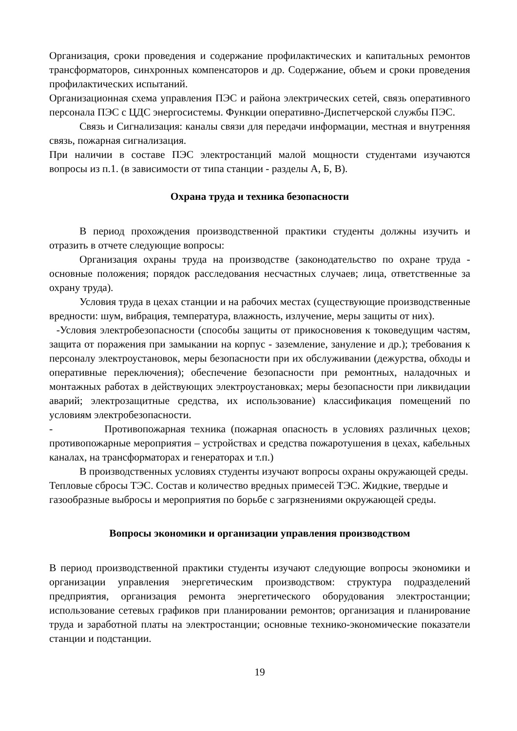Организация, сроки проведения и содержание профилактических и капитальных ремонтов трансформаторов, синхронных компенсаторов и др. Содержание, объем и сроки проведения профилактических испытаний.
Организационная схема управления ПЭС и района электрических сетей, связь оперативного персонала ПЭС с ЦДС энергосистемы. Функции оперативно-Диспетчерской службы ПЭС.
Связь и Сигнализация: каналы связи для передачи информации, местная и внутренняя связь, пожарная сигнализация.
При наличии в составе ПЭС электростанций малой мощности студентами изучаются вопросы из п.1. (в зависимости от типа станции - разделы А, Б, В).
Охрана труда и техника безопасности
В период прохождения производственной практики студенты должны изучить и отразить в отчете следующие вопросы:
Организация охраны труда на производстве (законодательство по охране труда - основные положения; порядок расследования несчастных случаев; лица, ответственные за охрану труда).
Условия труда в цехах станции и на рабочих местах (существующие производственные вредности: шум, вибрация, температура, влажность, излучение, меры защиты от них).
-Условия электробезопасности (способы защиты от прикосновения к токоведущим частям, защита от поражения при замыкании на корпус - заземление, зануление и др.); требования к персоналу электроустановок, меры безопасности при их обслуживании (дежурства, обходы и оперативные переключения); обеспечение безопасности при ремонтных, наладочных и монтажных работах в действующих электроустановках; меры безопасности при ликвидации аварий; электрозащитные средства, их использование) классификация помещений по условиям электробезопасности.
- Противопожарная техника (пожарная опасность в условиях различных цехов; противопожарные мероприятия – устройствах и средства пожаротушения в цехах, кабельных каналах, на трансформаторах и генераторах и т.п.)
В производственных условиях студенты изучают вопросы охраны окружающей среды. Тепловые сбросы ТЭС. Состав и количество вредных примесей ТЭС. Жидкие, твердые и газообразные выбросы и мероприятия по борьбе с загрязнениями окружающей среды.
Вопросы экономики и организации управления производством
В период производственной практики студенты изучают следующие вопросы экономики и организации управления энергетическим производством: структура подразделений предприятия, организация ремонта энергетического оборудования электростанции; использование сетевых графиков при планировании ремонтов; организация и планирование труда и заработной платы на электростанции; основные технико-экономические показатели станции и подстанции.
19